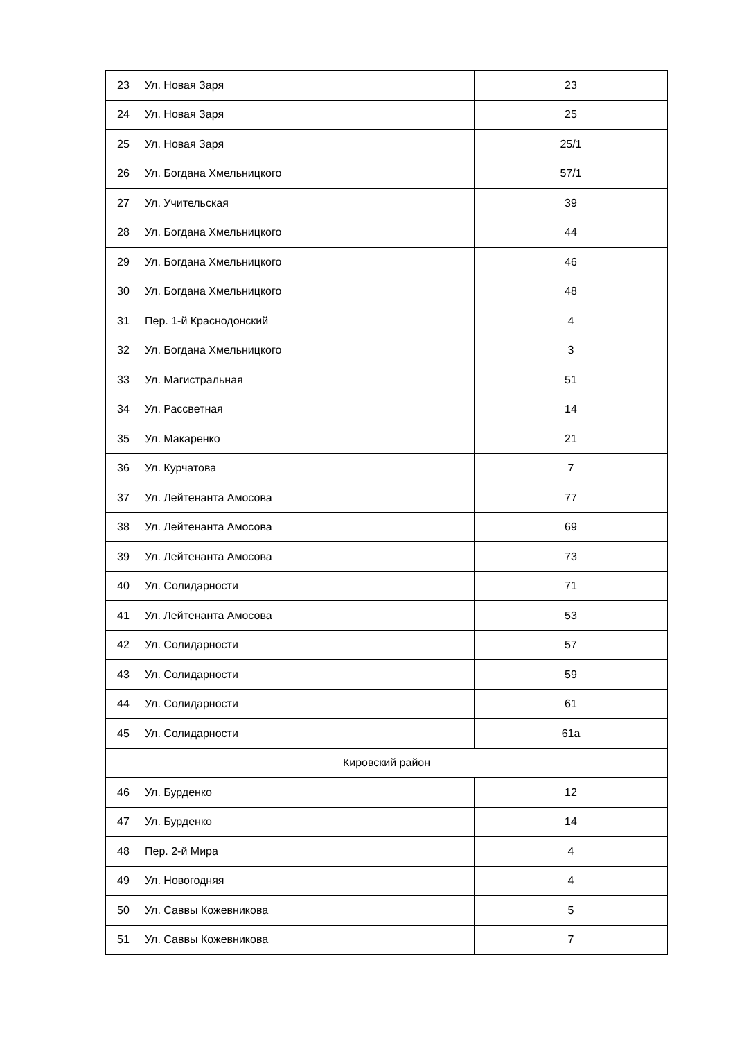| 23 | Ул. Новая Заря | 23 |
| 24 | Ул. Новая Заря | 25 |
| 25 | Ул. Новая Заря | 25/1 |
| 26 | Ул. Богдана Хмельницкого | 57/1 |
| 27 | Ул. Учительская | 39 |
| 28 | Ул. Богдана Хмельницкого | 44 |
| 29 | Ул. Богдана Хмельницкого | 46 |
| 30 | Ул. Богдана Хмельницкого | 48 |
| 31 | Пер. 1-й Краснодонский | 4 |
| 32 | Ул. Богдана Хмельницкого | 3 |
| 33 | Ул. Магистральная | 51 |
| 34 | Ул. Рассветная | 14 |
| 35 | Ул. Макаренко | 21 |
| 36 | Ул. Курчатова | 7 |
| 37 | Ул. Лейтенанта Амосова | 77 |
| 38 | Ул. Лейтенанта Амосова | 69 |
| 39 | Ул. Лейтенанта Амосова | 73 |
| 40 | Ул. Солидарности | 71 |
| 41 | Ул. Лейтенанта Амосова | 53 |
| 42 | Ул. Солидарности | 57 |
| 43 | Ул. Солидарности | 59 |
| 44 | Ул. Солидарности | 61 |
| 45 | Ул. Солидарности | 61а |
| Кировский район | | |
| 46 | Ул. Бурденко | 12 |
| 47 | Ул. Бурденко | 14 |
| 48 | Пер. 2-й Мира | 4 |
| 49 | Ул. Новогодняя | 4 |
| 50 | Ул. Саввы Кожевникова | 5 |
| 51 | Ул. Саввы Кожевникова | 7 |